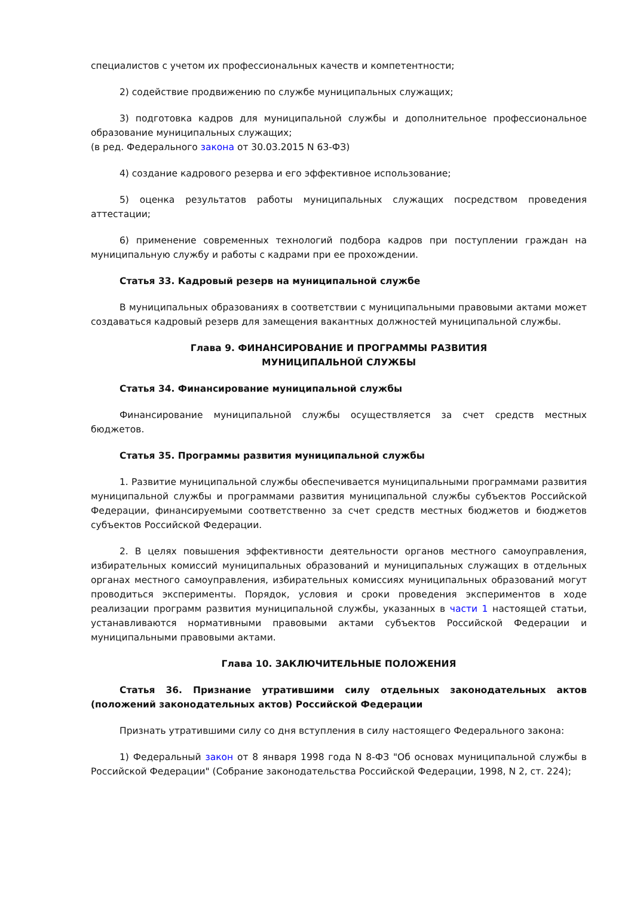специалистов с учетом их профессиональных качеств и компетентности;
2) содействие продвижению по службе муниципальных служащих;
3) подготовка кадров для муниципальной службы и дополнительное профессиональное образование муниципальных служащих;
(в ред. Федерального закона от 30.03.2015 N 63-ФЗ)
4) создание кадрового резерва и его эффективное использование;
5) оценка результатов работы муниципальных служащих посредством проведения аттестации;
6) применение современных технологий подбора кадров при поступлении граждан на муниципальную службу и работы с кадрами при ее прохождении.
Статья 33. Кадровый резерв на муниципальной службе
В муниципальных образованиях в соответствии с муниципальными правовыми актами может создаваться кадровый резерв для замещения вакантных должностей муниципальной службы.
Глава 9. ФИНАНСИРОВАНИЕ И ПРОГРАММЫ РАЗВИТИЯ
МУНИЦИПАЛЬНОЙ СЛУЖБЫ
Статья 34. Финансирование муниципальной службы
Финансирование муниципальной службы осуществляется за счет средств местных бюджетов.
Статья 35. Программы развития муниципальной службы
1. Развитие муниципальной службы обеспечивается муниципальными программами развития муниципальной службы и программами развития муниципальной службы субъектов Российской Федерации, финансируемыми соответственно за счет средств местных бюджетов и бюджетов субъектов Российской Федерации.
2. В целях повышения эффективности деятельности органов местного самоуправления, избирательных комиссий муниципальных образований и муниципальных служащих в отдельных органах местного самоуправления, избирательных комиссиях муниципальных образований могут проводиться эксперименты. Порядок, условия и сроки проведения экспериментов в ходе реализации программ развития муниципальной службы, указанных в части 1 настоящей статьи, устанавливаются нормативными правовыми актами субъектов Российской Федерации и муниципальными правовыми актами.
Глава 10. ЗАКЛЮЧИТЕЛЬНЫЕ ПОЛОЖЕНИЯ
Статья 36. Признание утратившими силу отдельных законодательных актов (положений законодательных актов) Российской Федерации
Признать утратившими силу со дня вступления в силу настоящего Федерального закона:
1) Федеральный закон от 8 января 1998 года N 8-ФЗ "Об основах муниципальной службы в Российской Федерации" (Собрание законодательства Российской Федерации, 1998, N 2, ст. 224);